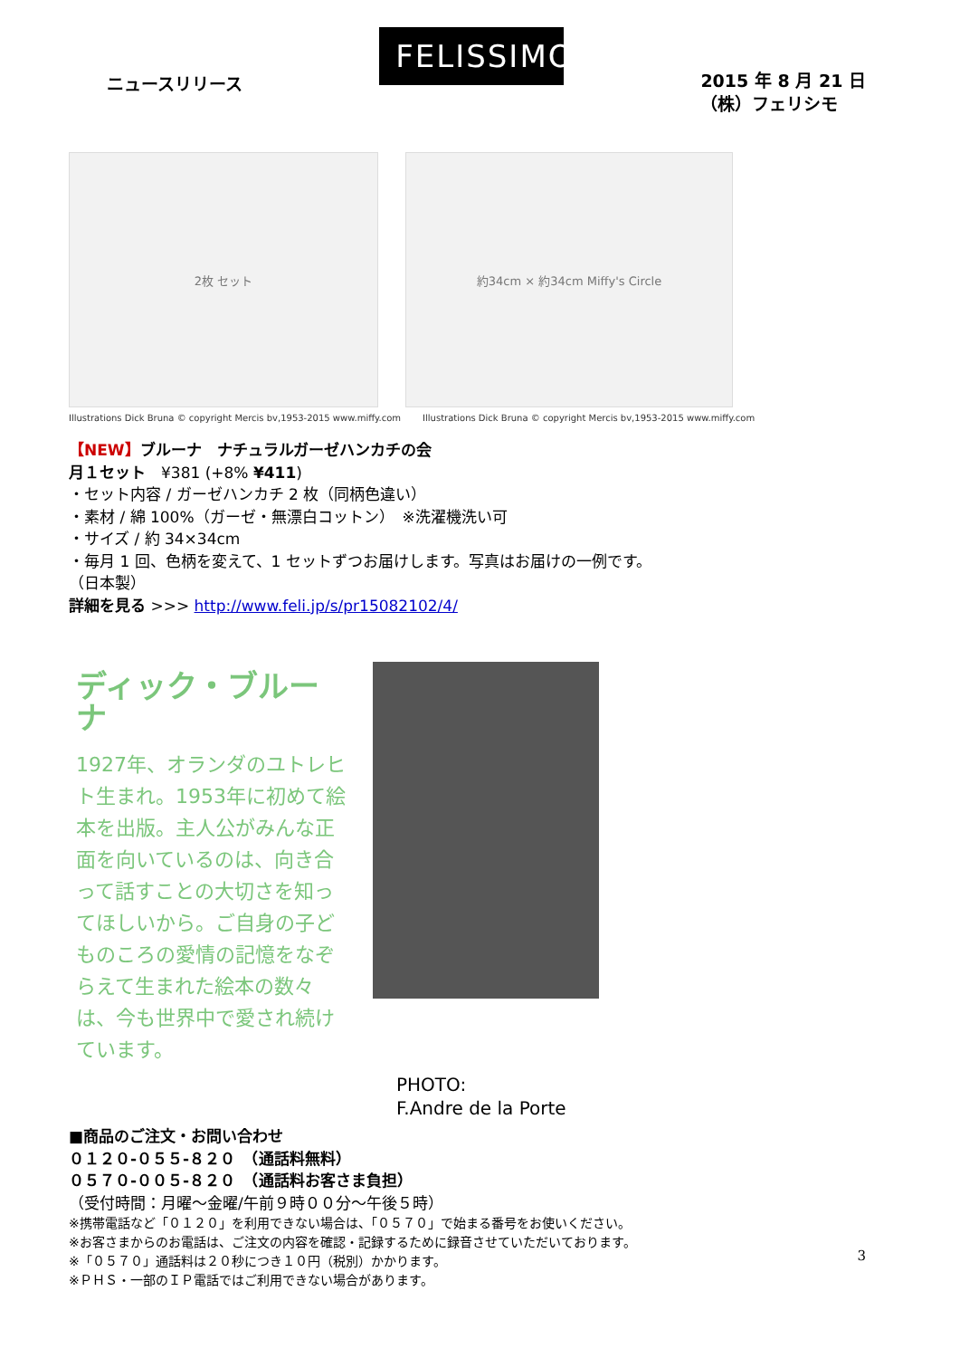ニュースリリース
FELISSIMO
2015 年 8 月 21 日
（株）フェリシモ
2枚 セット 約34cm × 約34cm Miffy's Circle
Illustrations Dick Bruna © copyright Mercis bv,1953-2015 www.miffy.com Illustrations Dick Bruna © copyright Mercis bv,1953-2015 www.miffy.com
【NEW】ブルーナ　ナチュラルガーゼハンカチの会
月１セット　¥381 (+8% ¥411)
・セット内容 / ガーゼハンカチ 2 枚（同柄色違い）
・素材 / 綿 100%（ガーゼ・無漂白コットン）　※洗濯機洗い可
・サイズ / 約 34×34cm
・毎月 1 回、色柄を変えて、1 セットずつお届けします。写真はお届けの一例です。
（日本製）
詳細を見る >>> http://www.feli.jp/s/pr15082102/4/
ディック・ブルーナ
1927年、オランダのユトレヒト生まれ。1953年に初めて絵本を出版。主人公がみんな正面を向いているのは、向き合って話すことの大切さを知ってほしいから。ご自身の子どものころの愛情の記憶をなぞらえて生まれた絵本の数々は、今も世界中で愛され続けています。
PHOTO:
F.Andre de la Porte
■商品のご注文・お問い合わせ
０１２０-０５５-８２０　（通話料無料）
０５７０-００５-８２０　（通話料お客さま負担）
（受付時間：月曜～金曜/午前９時００分～午後５時）
※携帯電話など「０１２０」を利用できない場合は、「０５７０」で始まる番号をお使いください。
※お客さまからのお電話は、ご注文の内容を確認・記録するために録音させていただいております。
※「０５７０」通話料は２０秒につき１０円（税別）かかります。
※ＰＨＳ・一部のＩＰ電話ではご利用できない場合があります。
3